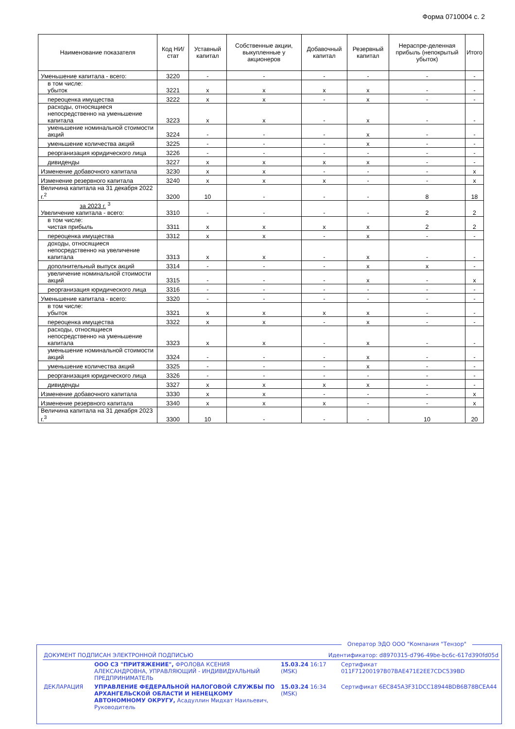Форма 0710004 с. 2
| Наименование показателя | Код НИ/ стат | Уставный капитал | Собственные акции, выкупленные у акционеров | Добавочный капитал | Резервный капитал | Нераспре-деленная прибыль (непокрытый убыток) | Итого |
| --- | --- | --- | --- | --- | --- | --- | --- |
| Уменьшение капитала - всего: | 3220 | - | - | - | - | - | - |
| в том числе: убыток | 3221 | x | x | x | x | - | - |
| переоценка имущества | 3222 | x | x | - | x | - | - |
| расходы, относящиеся непосредственно на уменьшение капитала | 3223 | x | x | - | x | - | - |
| уменьшение номинальной стоимости акций | 3224 | - | - | - | x | - | - |
| уменьшение количества акций | 3225 | - | - | - | x | - | - |
| реорганизация юридического лица | 3226 | - | - | - | - | - | - |
| дивиденды | 3227 | x | x | x | x | - | - |
| Изменение добавочного капитала | 3230 | x | x | - | - | - | x |
| Изменение резервного капитала | 3240 | x | x | x | - | - | x |
| Величина капитала на 31 декабря 2022 г.<sup>2</sup> | 3200 | 10 | - | - | - | 8 | 18 |
| за 2023 г. <sup>3</sup> Увеличение капитала - всего: | 3310 | - | - | - | - | 2 | 2 |
| в том числе: чистая прибыль | 3311 | x | x | x | x | 2 | 2 |
| переоценка имущества | 3312 | x | x | - | x | - | - |
| доходы, относящиеся непосредственно на увеличение капитала | 3313 | x | x | - | x | - | - |
| дополнительный выпуск акций | 3314 | - | - | - | x | x | - |
| увеличение номинальной стоимости акций | 3315 | - | - | - | x | - | x |
| реорганизация юридического лица | 3316 | - | - | - | - | - | - |
| Уменьшение капитала - всего: | 3320 | - | - | - | - | - | - |
| в том числе: убыток | 3321 | x | x | x | x | - | - |
| переоценка имущества | 3322 | x | x | - | x | - | - |
| расходы, относящиеся непосредственно на уменьшение капитала | 3323 | x | x | - | x | - | - |
| уменьшение номинальной стоимости акций | 3324 | - | - | - | x | - | - |
| уменьшение количества акций | 3325 | - | - | - | x | - | - |
| реорганизация юридического лица | 3326 | - | - | - | - | - | - |
| дивиденды | 3327 | x | x | x | x | - | - |
| Изменение добавочного капитала | 3330 | x | x | - | - | - | x |
| Изменение резервного капитала | 3340 | x | x | x | - | - | x |
| Величина капитала на 31 декабря 2023 г.<sup>3</sup> | 3300 | 10 | - | - | - | 10 | 20 |
Оператор ЭДО ООО "Компания "Тензор"
| ДОКУМЕНТ ПОДПИСАН ЭЛЕКТРОННОЙ ПОДПИСЬЮ | | Идентификатор: d8970315-d796-49be-bc6c-617d390fd05d | |
| | ООО СЗ "ПРИТЯЖЕНИЕ", ФРОЛОВА КСЕНИЯ АЛЕКСАНДРОВНА, УПРАВЛЯЮЩИЙ - ИНДИВИДУАЛЬНЫЙ ПРЕДПРИНИМАТЕЛЬ | 15.03.24 16:17 (MSK) | Сертификат 011F71200197B07BAE471E2EE7CDC539BD |
| ДЕКЛАРАЦИЯ | УПРАВЛЕНИЕ ФЕДЕРАЛЬНОЙ НАЛОГОВОЙ СЛУЖБЫ ПО АРХАНГЕЛЬСКОЙ ОБЛАСТИ И НЕНЕЦКОМУ АВТОНОМНОМУ ОКРУГУ, Асадуллин Мидхат Наильевич, Руководитель | 15.03.24 16:34 (MSK) | Сертификат 6EC845A3F31DCC18944BDB6B78BCEA44 |